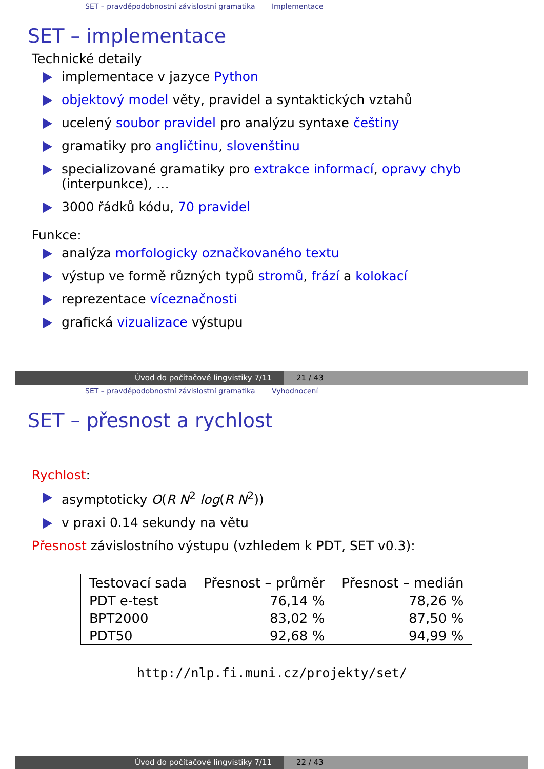SET – pravděpodobnostní závislostní gramatika Implementace
SET – implementace
Technické detaily
implementace v jazyce Python
objektový model věty, pravidel a syntaktických vztahů
ucelený soubor pravidel pro analýzu syntaxe češtiny
gramatiky pro angličtinu, slovenštinu
specializované gramatiky pro extrakce informací, opravy chyb
(interpunkce), …
3000 řádků kódu, 70 pravidel
Funkce:
analýza morfologicky označkovaného textu
výstup ve formě různých typů stromů, frází a kolokací
reprezentace víceznačnosti
grafická vizualizace výstupu
Úvod do počítačové lingvistiky 7/11 21 / 43
SET – pravděpodobnostní závislostní gramatika Vyhodnocení
SET – přesnost a rychlost
Rychlost:
asymptoticky O(R N<sup>2</sup> log(R N<sup>2</sup>))
v praxi 0.14 sekundy na větu
Přesnost závislostního výstupu (vzhledem k PDT, SET v0.3):
| Testovací sada | Přesnost – průměr | Přesnost – medián |
| --- | --- | --- |
| PDT e-test | 76,14 % | 78,26 % |
| BPT2000 | 83,02 % | 87,50 % |
| PDT50 | 92,68 % | 94,99 % |
http://nlp.fi.muni.cz/projekty/set/
Úvod do počítačové lingvistiky 7/11 22 / 43